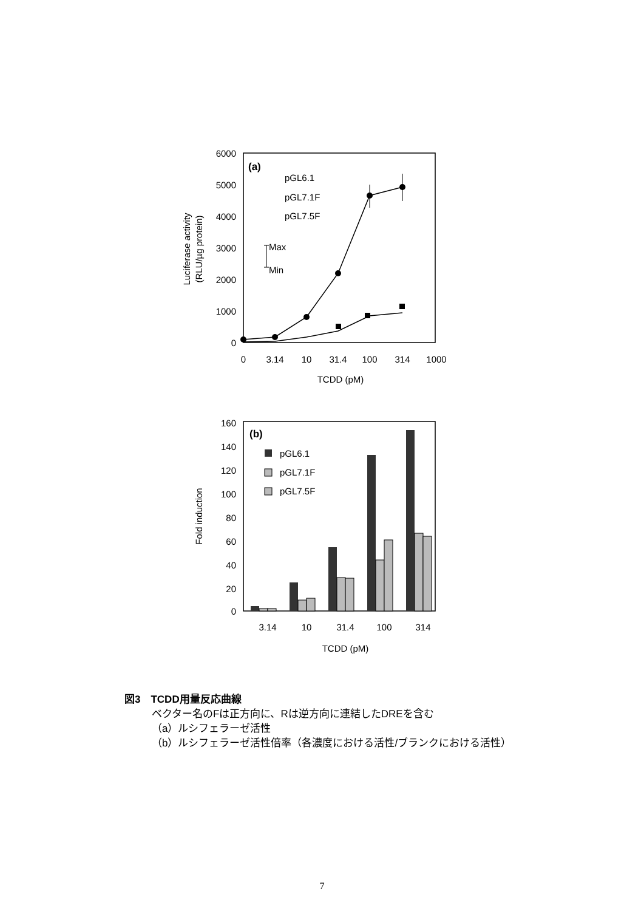6000
5000
4000
3000
2000
1000
0
0
3.14
10
31.4
100
314
1000
TCDD (pM)
Luciferase activity
(RLU/µg protein)
(a)
pGL6.1
pGL7.1F
pGL7.5F
Max
Min
160
140
120
100
80
60
40
20
0
3.14
10
31.4
100
314
TCDD (pM)
Fold induction
(b)
pGL6.1
pGL7.1F
pGL7.5F
図3　TCDD用量反応曲線
ベクター名のFは正方向に、Rは逆方向に連結したDREを含む
（a）ルシフェラーゼ活性
（b）ルシフェラーゼ活性倍率（各濃度における活性/ブランクにおける活性）
7